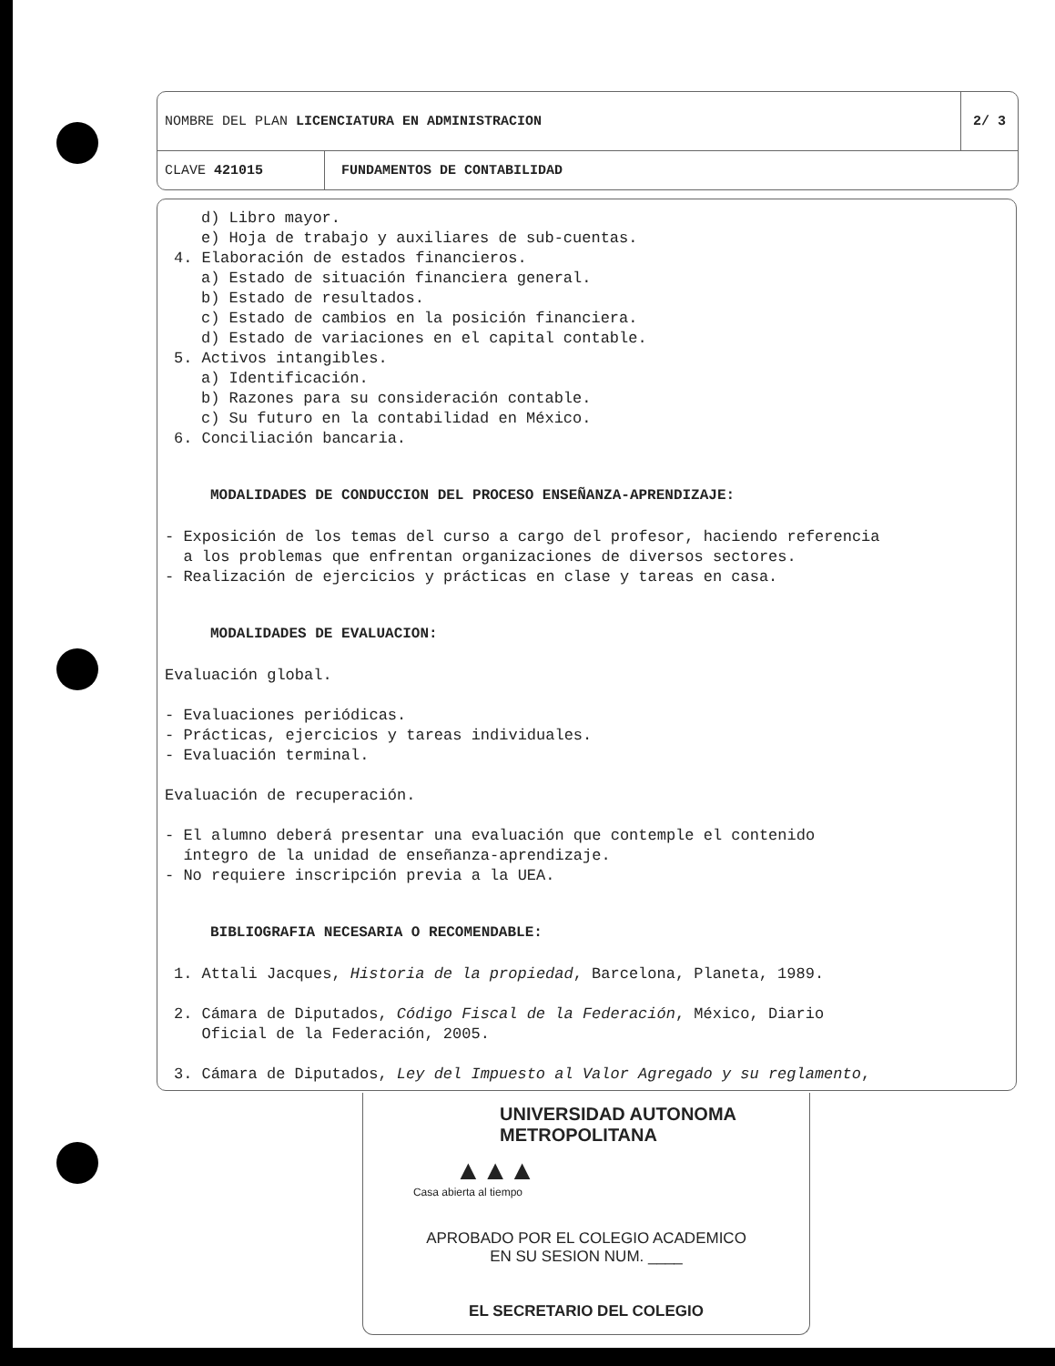NOMBRE DEL PLAN LICENCIATURA EN ADMINISTRACION
2/ 3
CLAVE 421015
FUNDAMENTOS DE CONTABILIDAD
d) Libro mayor.
e) Hoja de trabajo y auxiliares de sub-cuentas.
4. Elaboración de estados financieros.
a) Estado de situación financiera general.
b) Estado de resultados.
c) Estado de cambios en la posición financiera.
d) Estado de variaciones en el capital contable.
5. Activos intangibles.
a) Identificación.
b) Razones para su consideración contable.
c) Su futuro en la contabilidad en México.
6. Conciliación bancaria.
MODALIDADES DE CONDUCCION DEL PROCESO ENSEÑANZA-APRENDIZAJE:
- Exposición de los temas del curso a cargo del profesor, haciendo referencia
a los problemas que enfrentan organizaciones de diversos sectores.
- Realización de ejercicios y prácticas en clase y tareas en casa.
MODALIDADES DE EVALUACION:
Evaluación global.
- Evaluaciones periódicas.
- Prácticas, ejercicios y tareas individuales.
- Evaluación terminal.
Evaluación de recuperación.
- El alumno deberá presentar una evaluación que contemple el contenido
íntegro de la unidad de enseñanza-aprendizaje.
- No requiere inscripción previa a la UEA.
BIBLIOGRAFIA NECESARIA O RECOMENDABLE:
1. Attali Jacques, Historia de la propiedad, Barcelona, Planeta, 1989.
2. Cámara de Diputados, Código Fiscal de la Federación, México, Diario
Oficial de la Federación, 2005.
3. Cámara de Diputados, Ley del Impuesto al Valor Agregado y su reglamento,
UNIVERSIDAD AUTONOMA METROPOLITANA
▲▲▲
Casa abierta al tiempo
APROBADO POR EL COLEGIO ACADEMICO
EN SU SESION NUM. ____
EL SECRETARIO DEL COLEGIO